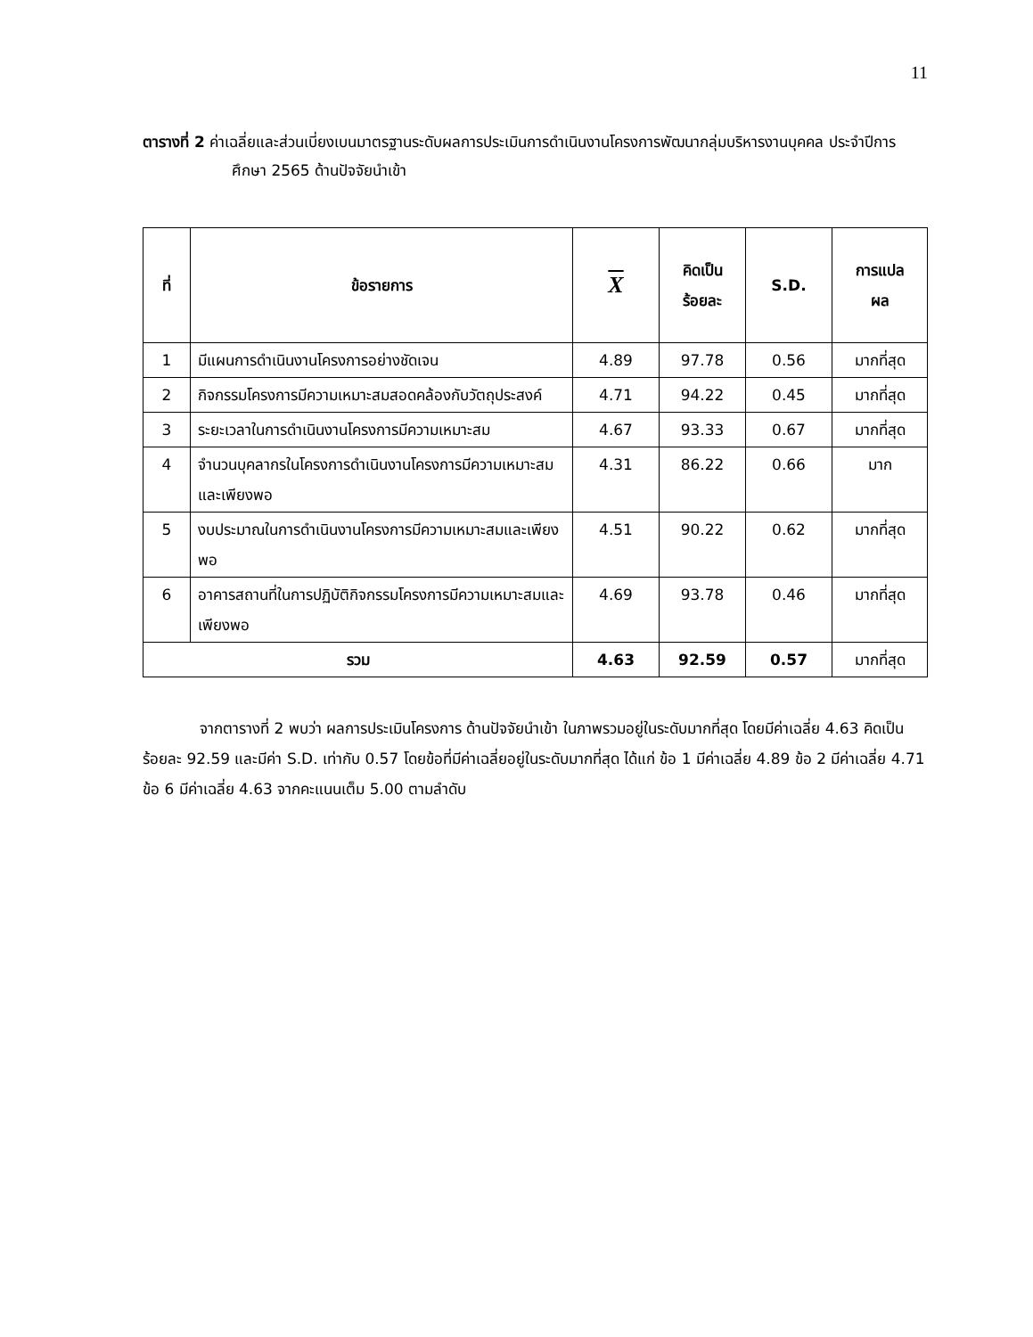11
ตารางที่ 2 ค่าเฉลี่ยและส่วนเบี่ยงเบนมาตรฐานระดับผลการประเมินการดำเนินงานโครงการพัฒนากลุ่มบริหารงานบุคคล ประจำปีการศึกษา 2565 ด้านปัจจัยนำเข้า
| ที่ | ข้อรายการ | X | คิดเป็น ร้อยละ | S.D. | การแปล ผล |
| --- | --- | --- | --- | --- | --- |
| 1 | มีแผนการดำเนินงานโครงการอย่างชัดเจน | 4.89 | 97.78 | 0.56 | มากที่สุด |
| 2 | กิจกรรมโครงการมีความเหมาะสมสอดคล้องกับวัตถุประสงค์ | 4.71 | 94.22 | 0.45 | มากที่สุด |
| 3 | ระยะเวลาในการดำเนินงานโครงการมีความเหมาะสม | 4.67 | 93.33 | 0.67 | มากที่สุด |
| 4 | จำนวนบุคลากรในโครงการดำเนินงานโครงการมีความเหมาะสมและเพียงพอ | 4.31 | 86.22 | 0.66 | มาก |
| 5 | งบประมาณในการดำเนินงานโครงการมีความเหมาะสมและเพียงพอ | 4.51 | 90.22 | 0.62 | มากที่สุด |
| 6 | อาคารสถานที่ในการปฏิบัติกิจกรรมโครงการมีความเหมาะสมและเพียงพอ | 4.69 | 93.78 | 0.46 | มากที่สุด |
| รวม | | 4.63 | 92.59 | 0.57 | มากที่สุด |
จากตารางที่ 2 พบว่า ผลการประเมินโครงการ ด้านปัจจัยนำเข้า ในภาพรวมอยู่ในระดับมากที่สุด โดยมีค่าเฉลี่ย 4.63 คิดเป็นร้อยละ 92.59 และมีค่า S.D. เท่ากับ 0.57 โดยข้อที่มีค่าเฉลี่ยอยู่ในระดับมากที่สุด ได้แก่ ข้อ 1 มีค่าเฉลี่ย 4.89 ข้อ 2 มีค่าเฉลี่ย 4.71 ข้อ 6 มีค่าเฉลี่ย 4.63 จากคะแนนเต็ม 5.00 ตามลำดับ